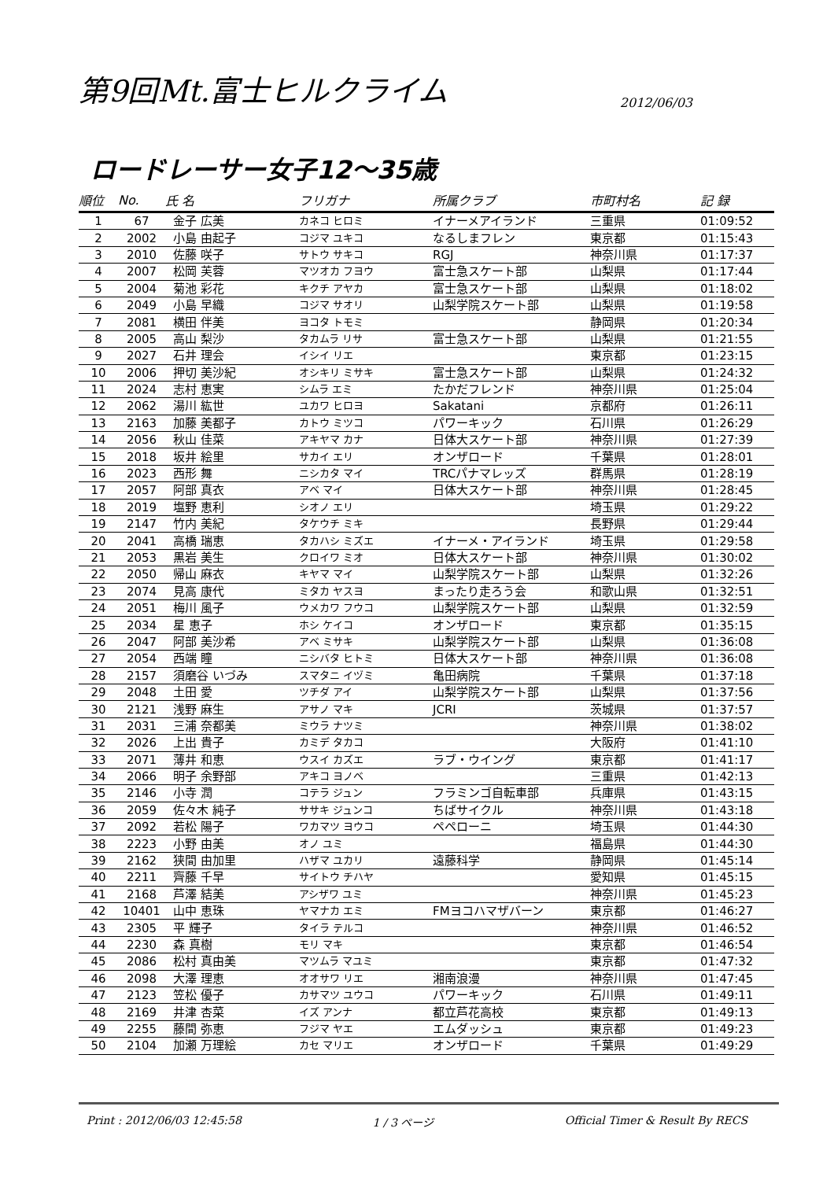第9回Mt.富士ヒルクライム
2012/06/03
ロードレーサー女子12～35歳
| 順位 | No. | 氏 名 | フリガナ | 所属クラブ | 市町村名 | 記 録 |
| --- | --- | --- | --- | --- | --- | --- |
| 1 | 67 | 金子 広美 | カネコ ヒロミ | イナーメアイランド | 三重県 | 01:09:52 |
| 2 | 2002 | 小島 由起子 | コジマ ユキコ | なるしまフレン | 東京都 | 01:15:43 |
| 3 | 2010 | 佐藤 咲子 | サトウ サキコ | RGJ | 神奈川県 | 01:17:37 |
| 4 | 2007 | 松岡 芙蓉 | マツオカ フヨウ | 富士急スケート部 | 山梨県 | 01:17:44 |
| 5 | 2004 | 菊池 彩花 | キクチ アヤカ | 富士急スケート部 | 山梨県 | 01:18:02 |
| 6 | 2049 | 小島 早織 | コジマ サオリ | 山梨学院スケート部 | 山梨県 | 01:19:58 |
| 7 | 2081 | 横田 伴美 | ヨコタ トモミ | | 静岡県 | 01:20:34 |
| 8 | 2005 | 高山 梨沙 | タカムラ リサ | 富士急スケート部 | 山梨県 | 01:21:55 |
| 9 | 2027 | 石井 理会 | イシイ リエ | | 東京都 | 01:23:15 |
| 10 | 2006 | 押切 美沙紀 | オシキリ ミサキ | 富士急スケート部 | 山梨県 | 01:24:32 |
| 11 | 2024 | 志村 恵実 | シムラ エミ | たかだフレンド | 神奈川県 | 01:25:04 |
| 12 | 2062 | 湯川 紘世 | ユカワ ヒロヨ | Sakatani | 京都府 | 01:26:11 |
| 13 | 2163 | 加藤 美都子 | カトウ ミツコ | パワーキック | 石川県 | 01:26:29 |
| 14 | 2056 | 秋山 佳菜 | アキヤマ カナ | 日体大スケート部 | 神奈川県 | 01:27:39 |
| 15 | 2018 | 坂井 絵里 | サカイ エリ | オンザロード | 千葉県 | 01:28:01 |
| 16 | 2023 | 西形 舞 | ニシカタ マイ | TRCパナマレッズ | 群馬県 | 01:28:19 |
| 17 | 2057 | 阿部 真衣 | アベ マイ | 日体大スケート部 | 神奈川県 | 01:28:45 |
| 18 | 2019 | 塩野 恵利 | シオノ エリ | | 埼玉県 | 01:29:22 |
| 19 | 2147 | 竹内 美紀 | タケウチ ミキ | | 長野県 | 01:29:44 |
| 20 | 2041 | 高橋 瑞恵 | タカハシ ミズエ | イナーメ・アイランド | 埼玉県 | 01:29:58 |
| 21 | 2053 | 黒岩 美生 | クロイワ ミオ | 日体大スケート部 | 神奈川県 | 01:30:02 |
| 22 | 2050 | 帰山 麻衣 | キヤマ マイ | 山梨学院スケート部 | 山梨県 | 01:32:26 |
| 23 | 2074 | 見高 康代 | ミタカ ヤスヨ | まったり走ろう会 | 和歌山県 | 01:32:51 |
| 24 | 2051 | 梅川 風子 | ウメカワ フウコ | 山梨学院スケート部 | 山梨県 | 01:32:59 |
| 25 | 2034 | 星 恵子 | ホシ ケイコ | オンザロード | 東京都 | 01:35:15 |
| 26 | 2047 | 阿部 美沙希 | アベ ミサキ | 山梨学院スケート部 | 山梨県 | 01:36:08 |
| 27 | 2054 | 西端 瞳 | ニシバタ ヒトミ | 日体大スケート部 | 神奈川県 | 01:36:08 |
| 28 | 2157 | 須磨谷 いづみ | スマタニ イヅミ | 亀田病院 | 千葉県 | 01:37:18 |
| 29 | 2048 | 土田 愛 | ツチダ アイ | 山梨学院スケート部 | 山梨県 | 01:37:56 |
| 30 | 2121 | 浅野 麻生 | アサノ マキ | JCRI | 茨城県 | 01:37:57 |
| 31 | 2031 | 三浦 奈都美 | ミウラ ナツミ | | 神奈川県 | 01:38:02 |
| 32 | 2026 | 上出 貴子 | カミデ タカコ | | 大阪府 | 01:41:10 |
| 33 | 2071 | 薄井 和恵 | ウスイ カズエ | ラブ・ウイング | 東京都 | 01:41:17 |
| 34 | 2066 | 明子 余野部 | アキコ ヨノベ | | 三重県 | 01:42:13 |
| 35 | 2146 | 小寺 潤 | コテラ ジュン | フラミンゴ自転車部 | 兵庫県 | 01:43:15 |
| 36 | 2059 | 佐々木 純子 | ササキ ジュンコ | ちばサイクル | 神奈川県 | 01:43:18 |
| 37 | 2092 | 若松 陽子 | ワカマツ ヨウコ | ペペローニ | 埼玉県 | 01:44:30 |
| 38 | 2223 | 小野 由美 | オノ ユミ | | 福島県 | 01:44:30 |
| 39 | 2162 | 狭間 由加里 | ハザマ ユカリ | 遠藤科学 | 静岡県 | 01:45:14 |
| 40 | 2211 | 齊藤 千早 | サイトウ チハヤ | | 愛知県 | 01:45:15 |
| 41 | 2168 | 芦澤 結美 | アシザワ ユミ | | 神奈川県 | 01:45:23 |
| 42 | 10401 | 山中 恵珠 | ヤマナカ エミ | FMヨコハマザバーン | 東京都 | 01:46:27 |
| 43 | 2305 | 平 輝子 | タイラ テルコ | | 神奈川県 | 01:46:52 |
| 44 | 2230 | 森 真樹 | モリ マキ | | 東京都 | 01:46:54 |
| 45 | 2086 | 松村 真由美 | マツムラ マユミ | | 東京都 | 01:47:32 |
| 46 | 2098 | 大澤 理恵 | オオサワ リエ | 湘南浪漫 | 神奈川県 | 01:47:45 |
| 47 | 2123 | 笠松 優子 | カサマツ ユウコ | パワーキック | 石川県 | 01:49:11 |
| 48 | 2169 | 井津 杏菜 | イズ アンナ | 都立芦花高校 | 東京都 | 01:49:13 |
| 49 | 2255 | 藤間 弥恵 | フジマ ヤエ | エムダッシュ | 東京都 | 01:49:23 |
| 50 | 2104 | 加瀬 万理絵 | カセ マリエ | オンザロード | 千葉県 | 01:49:29 |
Print : 2012/06/03 12:45:58 1 / 3 ページ Official Timer & Result By RECS